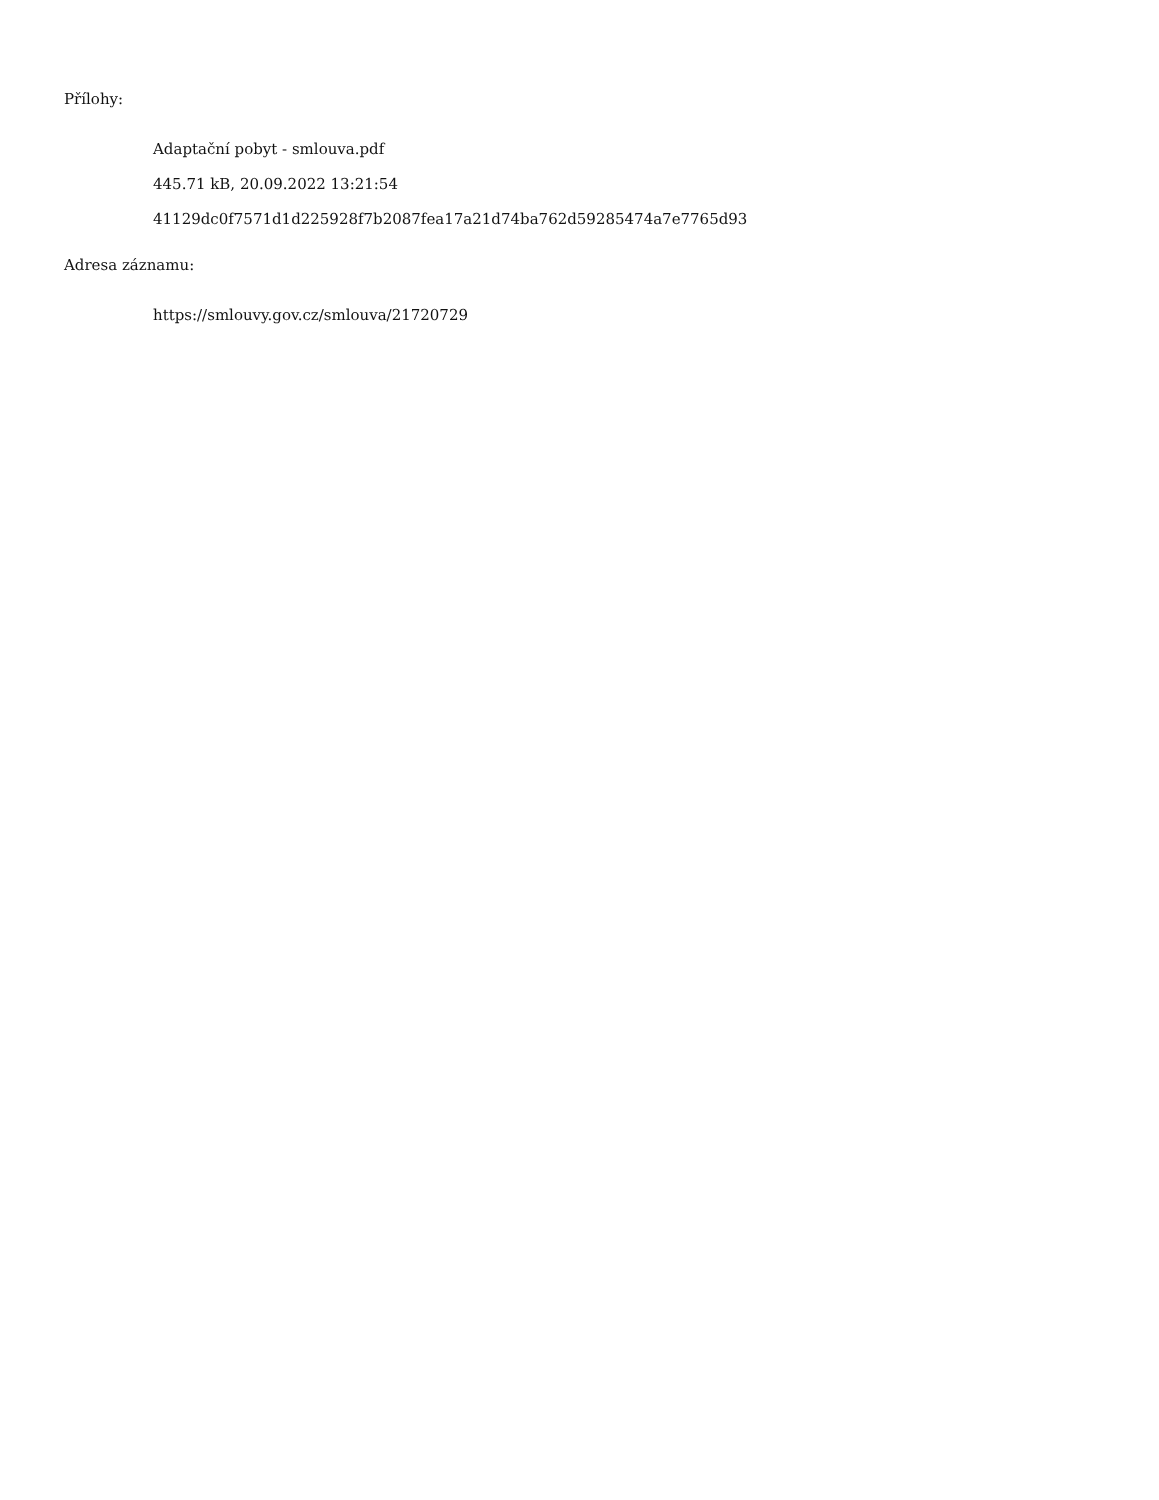Přílohy:
Adaptační pobyt - smlouva.pdf
445.71 kB, 20.09.2022 13:21:54
41129dc0f7571d1d225928f7b2087fea17a21d74ba762d59285474a7e7765d93
Adresa záznamu:
https://smlouvy.gov.cz/smlouva/21720729